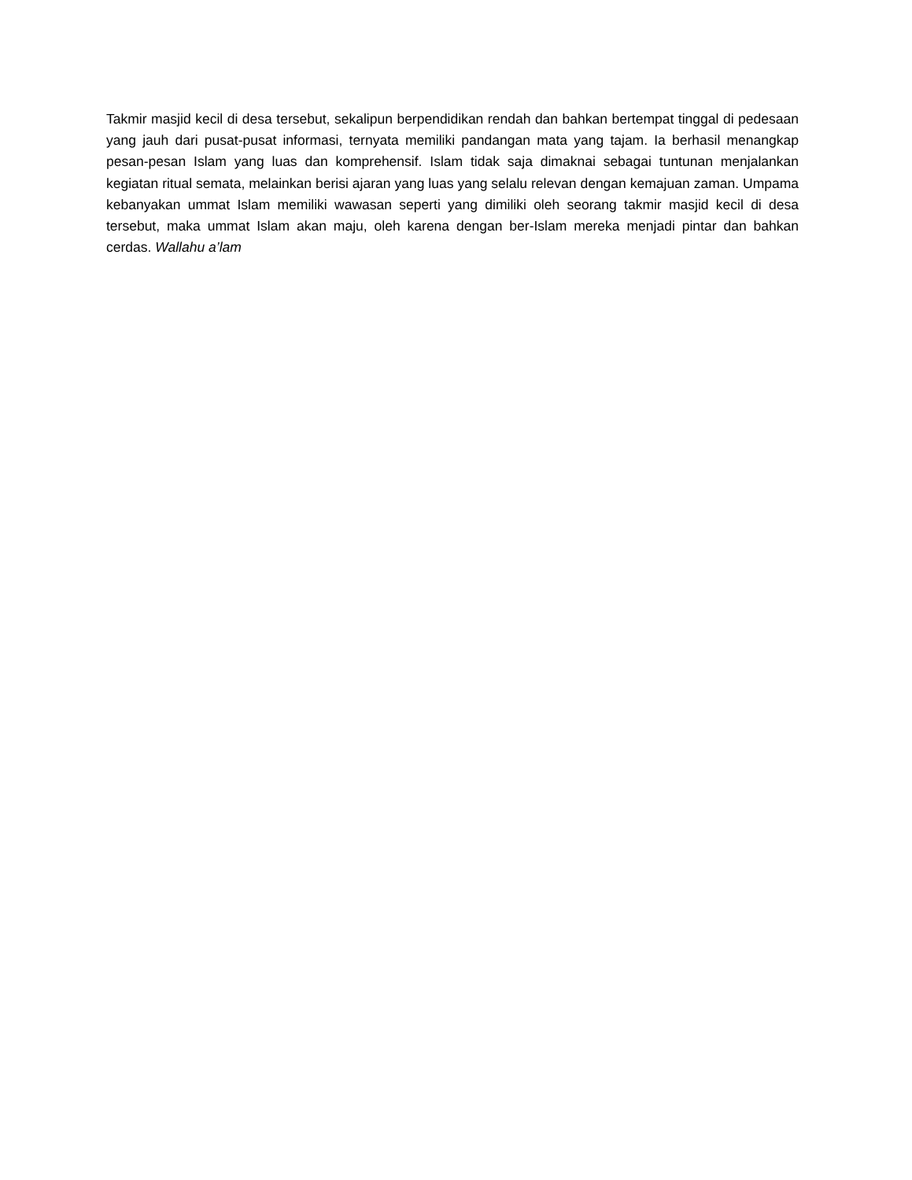Takmir masjid kecil di desa tersebut, sekalipun berpendidikan rendah dan bahkan bertempat tinggal di pedesaan yang jauh dari pusat-pusat informasi, ternyata memiliki pandangan mata yang tajam. Ia berhasil menangkap pesan-pesan Islam yang luas dan komprehensif. Islam tidak saja dimaknai sebagai tuntunan menjalankan kegiatan ritual semata, melainkan berisi ajaran yang luas yang selalu relevan dengan kemajuan zaman. Umpama kebanyakan ummat Islam memiliki wawasan seperti yang dimiliki oleh seorang takmir masjid kecil di desa tersebut, maka ummat Islam akan maju, oleh karena dengan ber-Islam mereka menjadi pintar dan bahkan cerdas. Wallahu a’lam